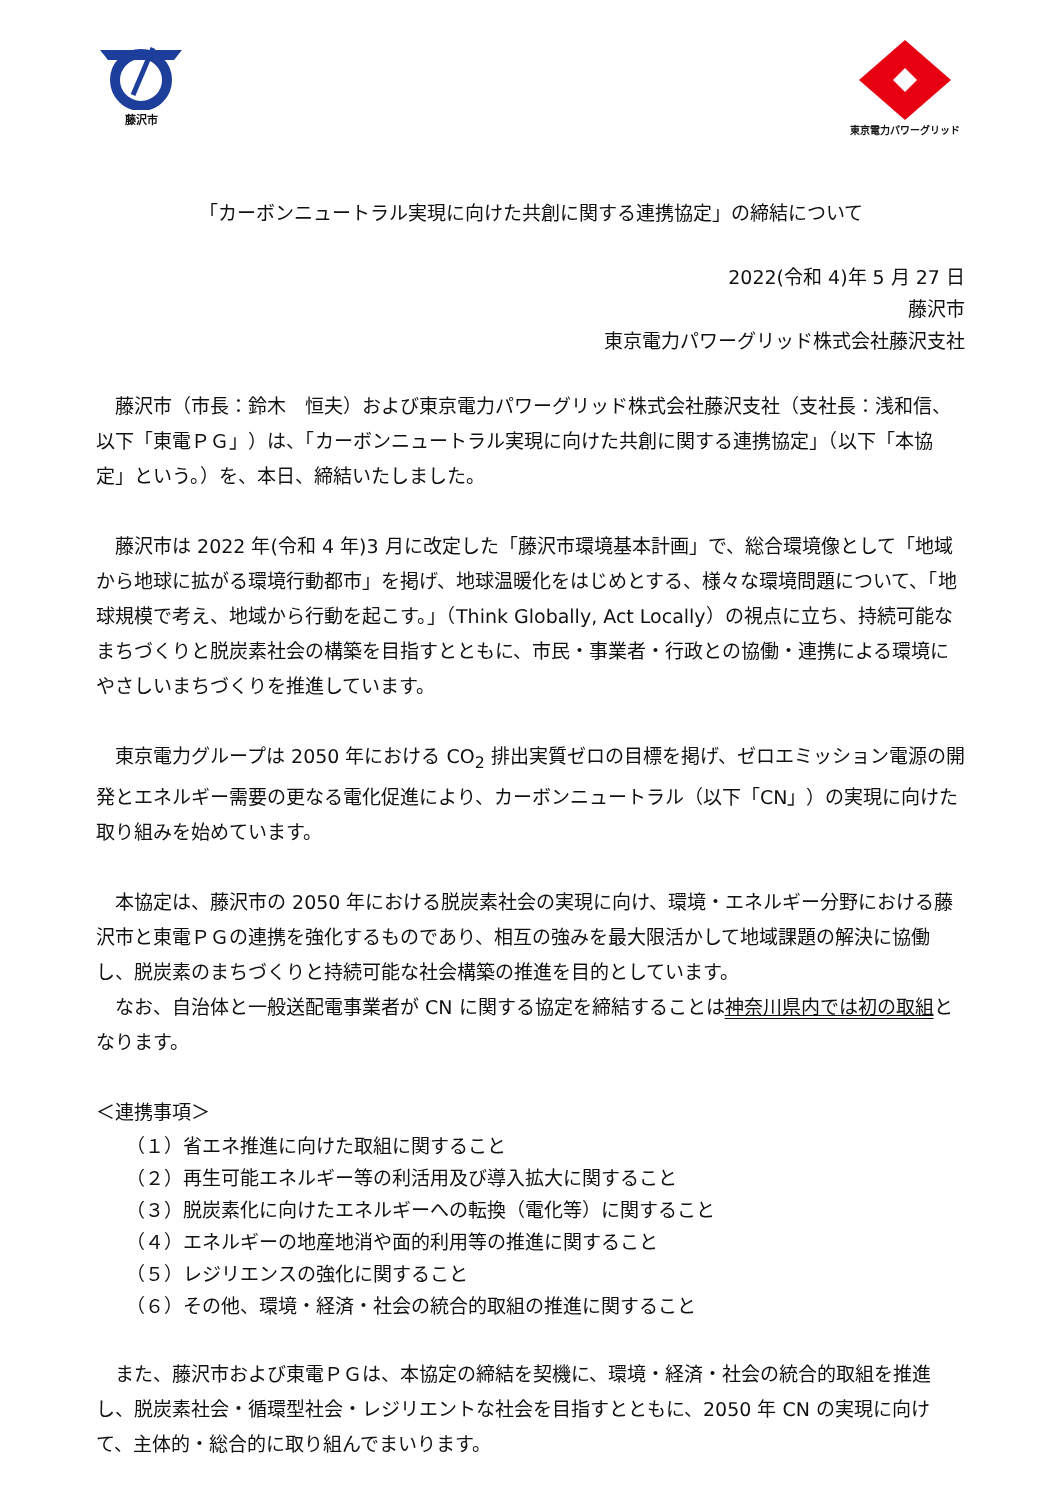藤沢市
東京電力パワーグリッド
「カーボンニュートラル実現に向けた共創に関する連携協定」の締結について
2022(令和 4)年 5 月 27 日
藤沢市
東京電力パワーグリッド株式会社藤沢支社
藤沢市（市長：鈴木　恒夫）および東京電力パワーグリッド株式会社藤沢支社（支社長：浅和信、以下「東電ＰＧ」）は、「カーボンニュートラル実現に向けた共創に関する連携協定」（以下「本協定」という。）を、本日、締結いたしました。
藤沢市は 2022 年(令和 4 年)3 月に改定した「藤沢市環境基本計画」で、総合環境像として「地域から地球に拡がる環境行動都市」を掲げ、地球温暖化をはじめとする、様々な環境問題について、「地球規模で考え、地域から行動を起こす。」（Think Globally, Act Locally）の視点に立ち、持続可能なまちづくりと脱炭素社会の構築を目指すとともに、市民・事業者・行政との協働・連携による環境にやさしいまちづくりを推進しています。
東京電力グループは 2050 年における CO<sub>2</sub> 排出実質ゼロの目標を掲げ、ゼロエミッション電源の開発とエネルギー需要の更なる電化促進により、カーボンニュートラル（以下「CN」）の実現に向けた取り組みを始めています。
本協定は、藤沢市の 2050 年における脱炭素社会の実現に向け、環境・エネルギー分野における藤沢市と東電ＰＧの連携を強化するものであり、相互の強みを最大限活かして地域課題の解決に協働し、脱炭素のまちづくりと持続可能な社会構築の推進を目的としています。
なお、自治体と一般送配電事業者が CN に関する協定を締結することは神奈川県内では初の取組となります。
＜連携事項＞
（１）省エネ推進に向けた取組に関すること
（２）再生可能エネルギー等の利活用及び導入拡大に関すること
（３）脱炭素化に向けたエネルギーへの転換（電化等）に関すること
（４）エネルギーの地産地消や面的利用等の推進に関すること
（５）レジリエンスの強化に関すること
（６）その他、環境・経済・社会の統合的取組の推進に関すること
また、藤沢市および東電ＰＧは、本協定の締結を契機に、環境・経済・社会の統合的取組を推進し、脱炭素社会・循環型社会・レジリエントな社会を目指すとともに、2050 年 CN の実現に向けて、主体的・総合的に取り組んでまいります。